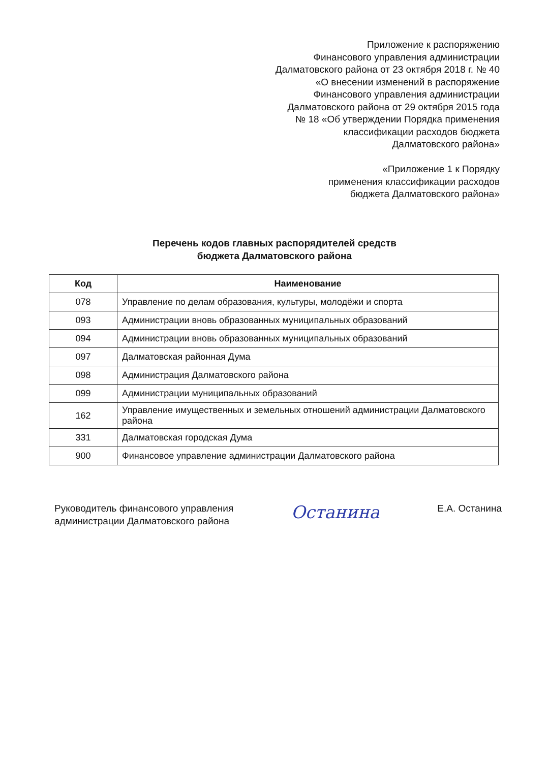Приложение к распоряжению
Финансового управления администрации
Далматовского района от 23 октября 2018 г. № 40
«О внесении изменений в распоряжение
Финансового управления администрации
Далматовского района от 29 октября 2015 года
№ 18 «Об утверждении Порядка применения
классификации расходов бюджета
Далматовского района»
«Приложение 1 к Порядку
применения классификации расходов
бюджета Далматовского района»
Перечень кодов главных распорядителей средств
бюджета Далматовского района
| Код | Наименование |
| --- | --- |
| 078 | Управление по делам образования, культуры, молодёжи и спорта |
| 093 | Администрации вновь образованных муниципальных образований |
| 094 | Администрации вновь образованных муниципальных образований |
| 097 | Далматовская районная Дума |
| 098 | Администрация Далматовского района |
| 099 | Администрации муниципальных образований |
| 162 | Управление имущественных и земельных отношений администрации Далматовского района |
| 331 | Далматовская городская Дума |
| 900 | Финансовое управление администрации Далматовского района |
Руководитель финансового управления
администрации Далматовского района
Останина
Е.А. Останина